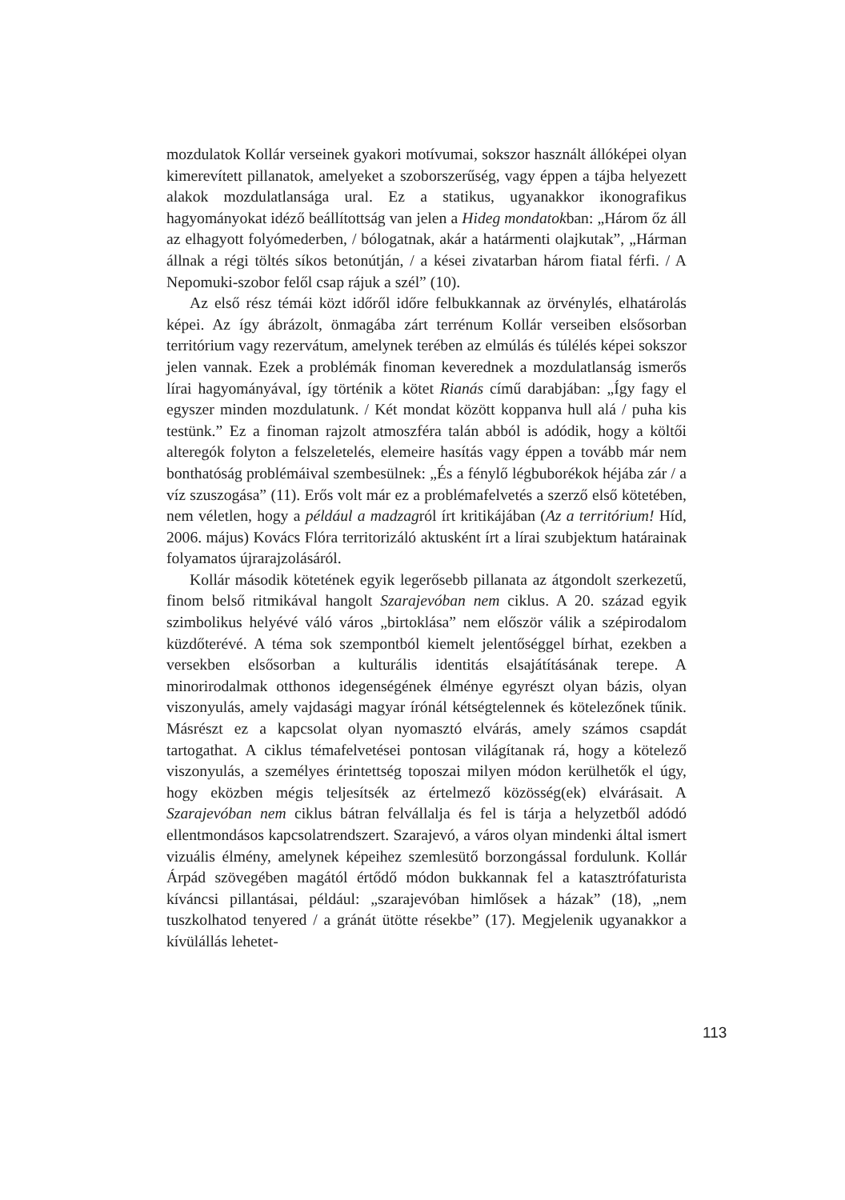mozdulatok Kollár verseinek gyakori motívumai, sokszor használt állóképei olyan kimerevített pillanatok, amelyeket a szoborszerűség, vagy éppen a tájba helyezett alakok mozdulatlansága ural. Ez a statikus, ugyanakkor ikonografikus hagyományokat idéző beállítottság van jelen a Hideg mondatokban: „Három őz áll az elhagyott folyómederben, / bólogatnak, akár a határmenti olajkutak”, „Hárman állnak a régi töltés síkos betonútján, / a kései zivatarban három fiatal férfi. / A Nepomuki-szobor felől csap rájuk a szél” (10).
Az első rész témái közt időről időre felbukkannak az örvénylés, elhatárolás képei. Az így ábrázolt, önmagába zárt terrénum Kollár verseiben elsősorban territórium vagy rezervátum, amelynek terében az elmúlás és túlélés képei sokszor jelen vannak. Ezek a problémák finoman keverednek a mozdulatlanság ismerős lírai hagyományával, így történik a kötet Rianás című darabjában: „Így fagy el egyszer minden mozdulatunk. / Két mondat között koppanva hull alá / puha kis testünk.” Ez a finoman rajzolt atmoszféra talán abból is adódik, hogy a költői alteregók folyton a felszeletelés, elemeire hasítás vagy éppen a tovább már nem bonthatóság problémáival szembesülnek: „És a fénylő légbuborékok héjába zár / a víz szuszogása” (11). Erős volt már ez a problémafelvetés a szerző első kötetében, nem véletlen, hogy a például a madzagról írt kritikájában (Az a territórium! Híd, 2006. május) Kovács Flóra territorizáló aktusként írt a lírai szubjektum határainak folyamatos újrarajzolásáról.
Kollár második kötetének egyik legerősebb pillanata az átgondolt szerkezetű, finom belső ritmikával hangolt Szarajevóban nem ciklus. A 20. század egyik szimbolikus helyévé váló város „birtoklása” nem először válik a szépirodalom küzdőterévé. A téma sok szempontból kiemelt jelentőséggel bírhat, ezekben a versekben elsősorban a kulturális identitás elsajátításának terepe. A minorirodalmak otthonos idegenségének élménye egyrészt olyan bázis, olyan viszonyulás, amely vajdasági magyar írónál kétségtelennek és kötelezőnek tűnik. Másrészt ez a kapcsolat olyan nyomasztó elvárás, amely számos csapdát tartogathat. A ciklus témafelvetései pontosan világítanak rá, hogy a kötelező viszonyulás, a személyes érintettség toposzai milyen módon kerülhetők el úgy, hogy eközben mégis teljesítsék az értelmező közösség(ek) elvárásait. A Szarajevóban nem ciklus bátran felvállalja és fel is tárja a helyzetből adódó ellentmondásos kapcsolatrendszert. Szarajevó, a város olyan mindenki által ismert vizuális élmény, amelynek képeihez szemlesütő borzongással fordulunk. Kollár Árpád szövegében magától értődő módon bukkannak fel a katasztrófaturista kíváncsi pillantásai, például: „szarajevóban himlősek a házak” (18), „nem tuszkolhatod tenyered / a gránát ütötte résekbe” (17). Megjelenik ugyanakkor a kívülállás lehetet-
113